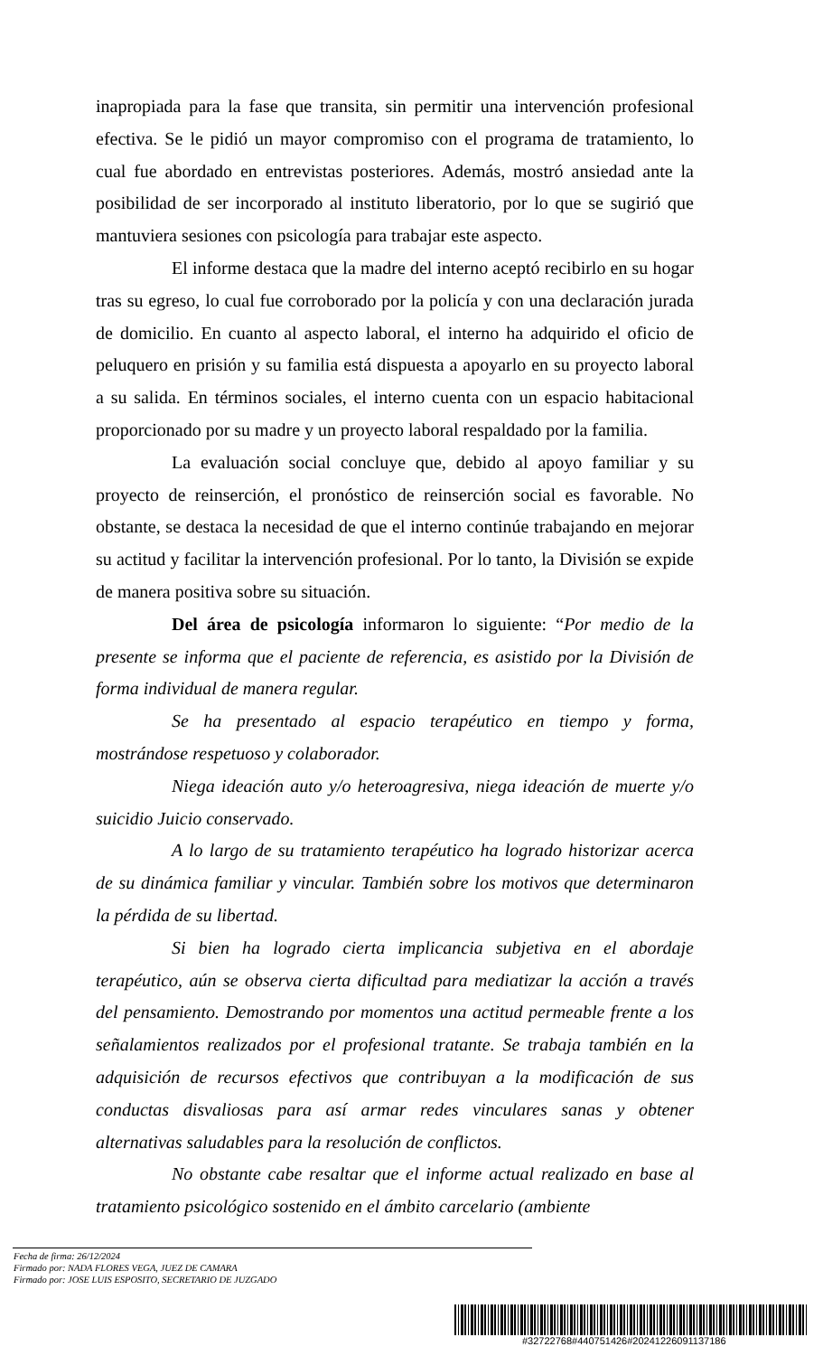inapropiada para la fase que transita, sin permitir una intervención profesional efectiva. Se le pidió un mayor compromiso con el programa de tratamiento, lo cual fue abordado en entrevistas posteriores. Además, mostró ansiedad ante la posibilidad de ser incorporado al instituto liberatorio, por lo que se sugirió que mantuviera sesiones con psicología para trabajar este aspecto.
El informe destaca que la madre del interno aceptó recibirlo en su hogar tras su egreso, lo cual fue corroborado por la policía y con una declaración jurada de domicilio. En cuanto al aspecto laboral, el interno ha adquirido el oficio de peluquero en prisión y su familia está dispuesta a apoyarlo en su proyecto laboral a su salida. En términos sociales, el interno cuenta con un espacio habitacional proporcionado por su madre y un proyecto laboral respaldado por la familia.
La evaluación social concluye que, debido al apoyo familiar y su proyecto de reinserción, el pronóstico de reinserción social es favorable. No obstante, se destaca la necesidad de que el interno continúe trabajando en mejorar su actitud y facilitar la intervención profesional. Por lo tanto, la División se expide de manera positiva sobre su situación.
Del área de psicología informaron lo siguiente: “Por medio de la presente se informa que el paciente de referencia, es asistido por la División de forma individual de manera regular.
Se ha presentado al espacio terapéutico en tiempo y forma, mostrándose respetuoso y colaborador.
Niega ideación auto y/o heteroagresiva, niega ideación de muerte y/o suicidio Juicio conservado.
A lo largo de su tratamiento terapéutico ha logrado historizar acerca de su dinámica familiar y vincular. También sobre los motivos que determinaron la pérdida de su libertad.
Si bien ha logrado cierta implicancia subjetiva en el abordaje terapéutico, aún se observa cierta dificultad para mediatizar la acción a través del pensamiento. Demostrando por momentos una actitud permeable frente a los señalamientos realizados por el profesional tratante. Se trabaja también en la adquisición de recursos efectivos que contribuyan a la modificación de sus conductas disvaliosas para así armar redes vinculares sanas y obtener alternativas saludables para la resolución de conflictos.
No obstante cabe resaltar que el informe actual realizado en base al tratamiento psicológico sostenido en el ámbito carcelario (ambiente
Fecha de firma: 26/12/2024
Firmado por: NADA FLORES VEGA, JUEZ DE CAMARA
Firmado por: JOSE LUIS ESPOSITO, SECRETARIO DE JUZGADO
#32722768#440751426#20241226091137186